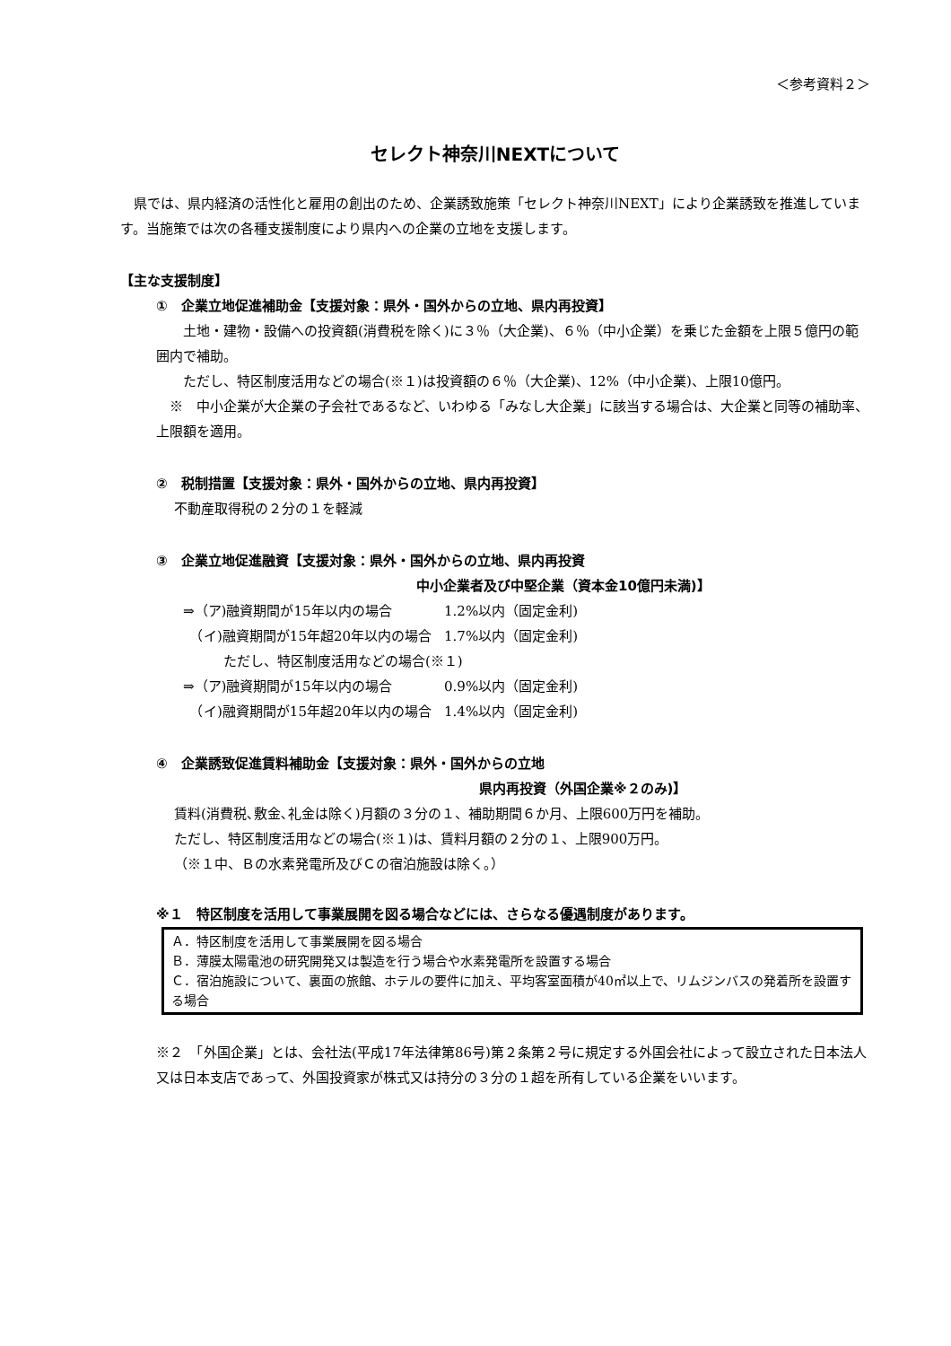＜参考資料２＞
セレクト神奈川NEXTについて
　県では、県内経済の活性化と雇用の創出のため、企業誘致施策「セレクト神奈川NEXT」により企業誘致を推進しています。当施策では次の各種支援制度により県内への企業の立地を支援します。
【主な支援制度】
①　企業立地促進補助金【支援対象：県外・国外からの立地、県内再投資】
　　土地・建物・設備への投資額(消費税を除く)に３％（大企業)、６％（中小企業）を乗じた金額を上限５億円の範囲内で補助。
　　ただし、特区制度活用などの場合(※１)は投資額の６％（大企業)、12%（中小企業)、上限10億円。
　※　中小企業が大企業の子会社であるなど、いわゆる「みなし大企業」に該当する場合は、大企業と同等の補助率、上限額を適用。
②　税制措置【支援対象：県外・国外からの立地、県内再投資】
不動産取得税の２分の１を軽減
③　企業立地促進融資【支援対象：県外・国外からの立地、県内再投資
中小企業者及び中堅企業（資本金10億円未満)】
| ⇒（ア)融資期間が15年以内の場合 | 1.2%以内（固定金利) |
| （イ)融資期間が15年超20年以内の場合 | 1.7%以内（固定金利) |
| ただし、特区制度活用などの場合(※１) | |
| ⇒（ア)融資期間が15年以内の場合 | 0.9%以内（固定金利) |
| （イ)融資期間が15年超20年以内の場合 | 1.4%以内（固定金利) |
④　企業誘致促進賃料補助金【支援対象：県外・国外からの立地
県内再投資（外国企業※２のみ)】
賃料(消費税､敷金､礼金は除く)月額の３分の１、補助期間６か月、上限600万円を補助。
ただし、特区制度活用などの場合(※１)は、賃料月額の２分の１、上限900万円。
（※１中、Ｂの水素発電所及びＣの宿泊施設は除く。）
※１　特区制度を活用して事業展開を図る場合などには、さらなる優遇制度があります。
Ａ．特区制度を活用して事業展開を図る場合
Ｂ．薄膜太陽電池の研究開発又は製造を行う場合や水素発電所を設置する場合
Ｃ．宿泊施設について、裏面の旅館、ホテルの要件に加え、平均客室面積が40㎡以上で、リムジンバスの発着所を設置する場合
※２　「外国企業」とは、会社法(平成17年法律第86号)第２条第２号に規定する外国会社によって設立された日本法人又は日本支店であって、外国投資家が株式又は持分の３分の１超を所有している企業をいいます。